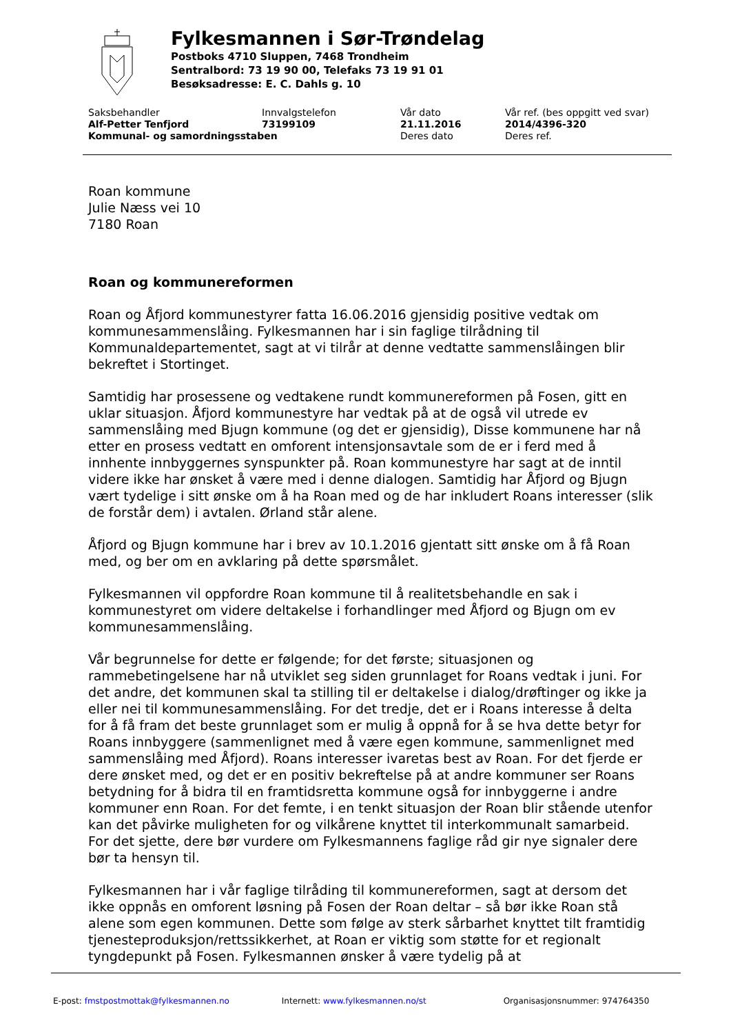Fylkesmannen i Sør-Trøndelag
Postboks 4710 Sluppen, 7468 Trondheim
Sentralbord: 73 19 90 00, Telefaks 73 19 91 01
Besøksadresse: E. C. Dahls g. 10
| Saksbehandler | Innvalgstelefon | Vår dato | Vår ref. (bes oppgitt ved svar) |
| Alf-Petter Tenfjord | 73199109 | 21.11.2016 | 2014/4396-320 |
| Kommunal- og samordningsstaben | | Deres dato | Deres ref. |
Roan kommune
Julie Næss vei 10
7180 Roan
Roan og kommunereformen
Roan og Åfjord kommunestyrer fatta 16.06.2016 gjensidig positive vedtak om kommunesammenslåing. Fylkesmannen har i sin faglige tilrådning til Kommunaldepartementet, sagt at vi tilrår at denne vedtatte sammenslåingen blir bekreftet i Stortinget.
Samtidig har prosessene og vedtakene rundt kommunereformen på Fosen, gitt en uklar situasjon. Åfjord kommunestyre har vedtak på at de også vil utrede ev sammenslåing med Bjugn kommune (og det er gjensidig), Disse kommunene har nå etter en prosess vedtatt en omforent intensjonsavtale som de er i ferd med å innhente innbyggernes synspunkter på. Roan kommunestyre har sagt at de inntil videre ikke har ønsket å være med i denne dialogen. Samtidig har Åfjord og Bjugn vært tydelige i sitt ønske om å ha Roan med og de har inkludert Roans interesser (slik de forstår dem) i avtalen. Ørland står alene.
Åfjord og Bjugn kommune har i brev av 10.1.2016 gjentatt sitt ønske om å få Roan med, og ber om en avklaring på dette spørsmålet.
Fylkesmannen vil oppfordre Roan kommune til å realitetsbehandle en sak i kommunestyret om videre deltakelse i forhandlinger med Åfjord og Bjugn om ev kommunesammenslåing.
Vår begrunnelse for dette er følgende; for det første; situasjonen og rammebetingelsene har nå utviklet seg siden grunnlaget for Roans vedtak i juni. For det andre, det kommunen skal ta stilling til er deltakelse i dialog/drøftinger og ikke ja eller nei til kommunesammenslåing. For det tredje, det er i Roans interesse å delta for å få fram det beste grunnlaget som er mulig å oppnå for å se hva dette betyr for Roans innbyggere (sammenlignet med å være egen kommune, sammenlignet med sammenslåing med Åfjord). Roans interesser ivaretas best av Roan. For det fjerde er dere ønsket med, og det er en positiv bekreftelse på at andre kommuner ser Roans betydning for å bidra til en framtidsretta kommune også for innbyggerne i andre kommuner enn Roan. For det femte, i en tenkt situasjon der Roan blir stående utenfor kan det påvirke muligheten for og vilkårene knyttet til interkommunalt samarbeid. For det sjette, dere bør vurdere om Fylkesmannens faglige råd gir nye signaler dere bør ta hensyn til.
Fylkesmannen har i vår faglige tilråding til kommunereformen, sagt at dersom det ikke oppnås en omforent løsning på Fosen der Roan deltar – så bør ikke Roan stå alene som egen kommunen. Dette som følge av sterk sårbarhet knyttet tilt framtidig tjenesteproduksjon/rettssikkerhet, at Roan er viktig som støtte for et regionalt tyngdepunkt på Fosen. Fylkesmannen ønsker å være tydelig på at
E-post: fmstpostmottak@fylkesmannen.no Internett: www.fylkesmannen.no/st Organisasjonsnummer: 974764350